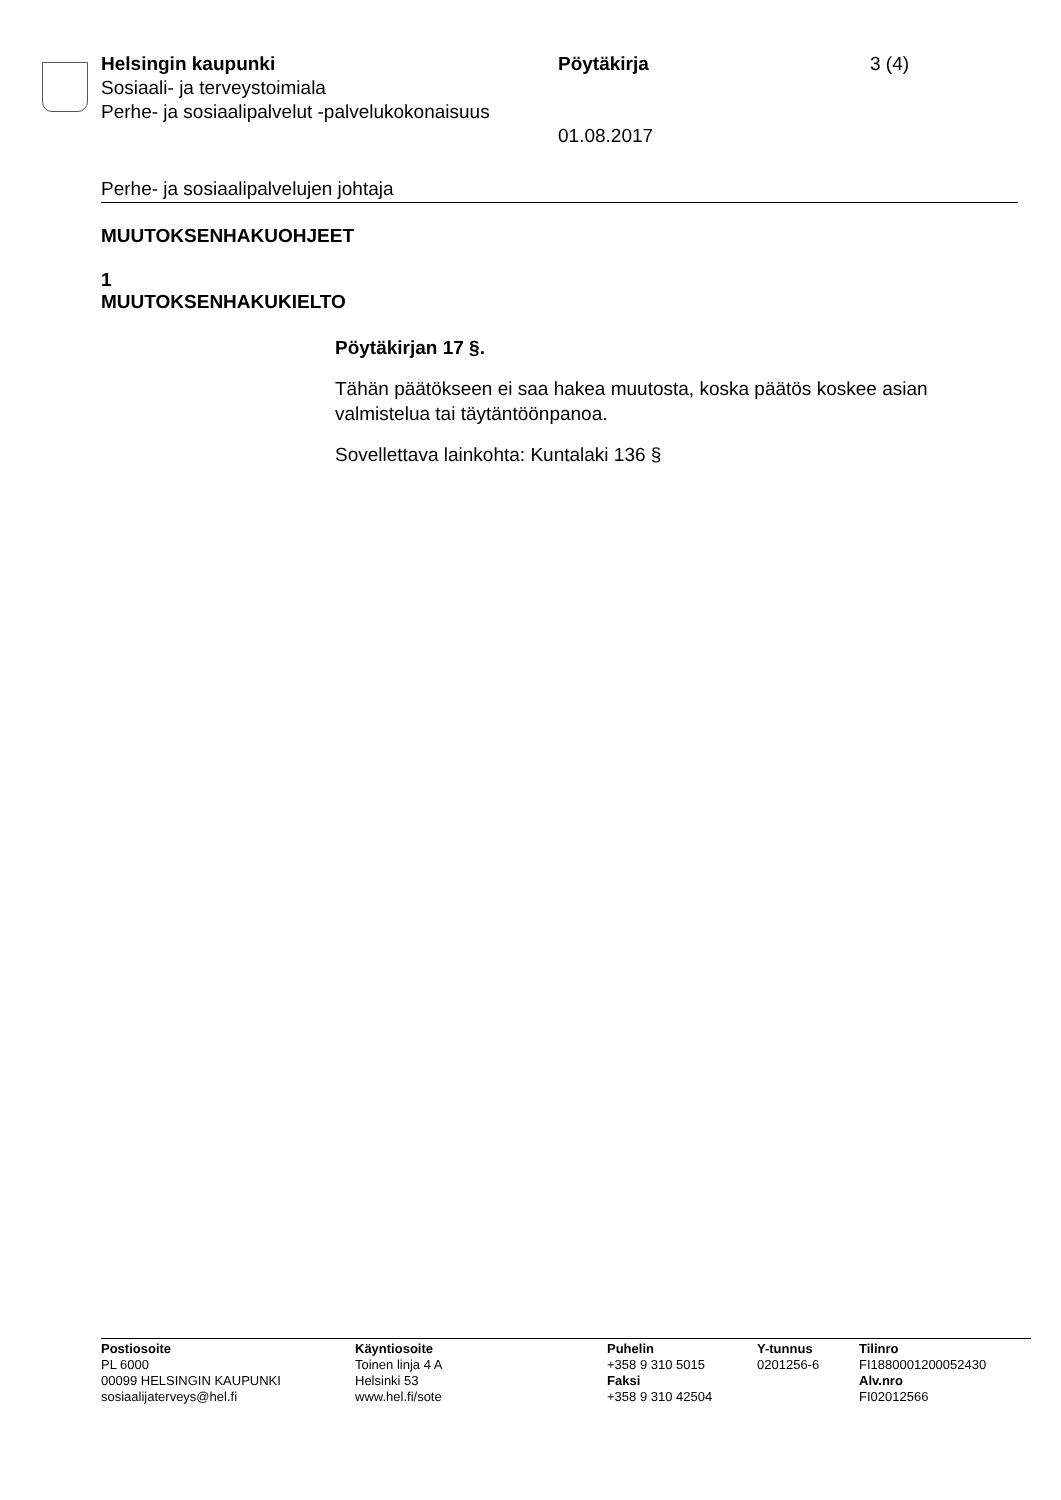Helsingin kaupunki Pöytäkirja 3 (4)
Sosiaali- ja terveystoimiala
Perhe- ja sosiaalipalvelut -palvelukokonaisuus
01.08.2017
Perhe- ja sosiaalipalvelujen johtaja
MUUTOKSENHAKUOHJEET
1
MUUTOKSENHAKUKIELTO
Pöytäkirjan 17 §.
Tähän päätökseen ei saa hakea muutosta, koska päätös koskee asian valmistelua tai täytäntöönpanoa.
Sovellettava lainkohta: Kuntalaki 136 §
Postiosoite
PL 6000
00099 HELSINGIN KAUPUNKI
sosiaalijaterveys@hel.fi
Käyntiosoite
Toinen linja 4 A
Helsinki 53
www.hel.fi/sote
Puhelin
+358 9 310 5015
Faksi
+358 9 310 42504
Y-tunnus
0201256-6
Tilinro
FI1880001200052430
Alv.nro
FI02012566